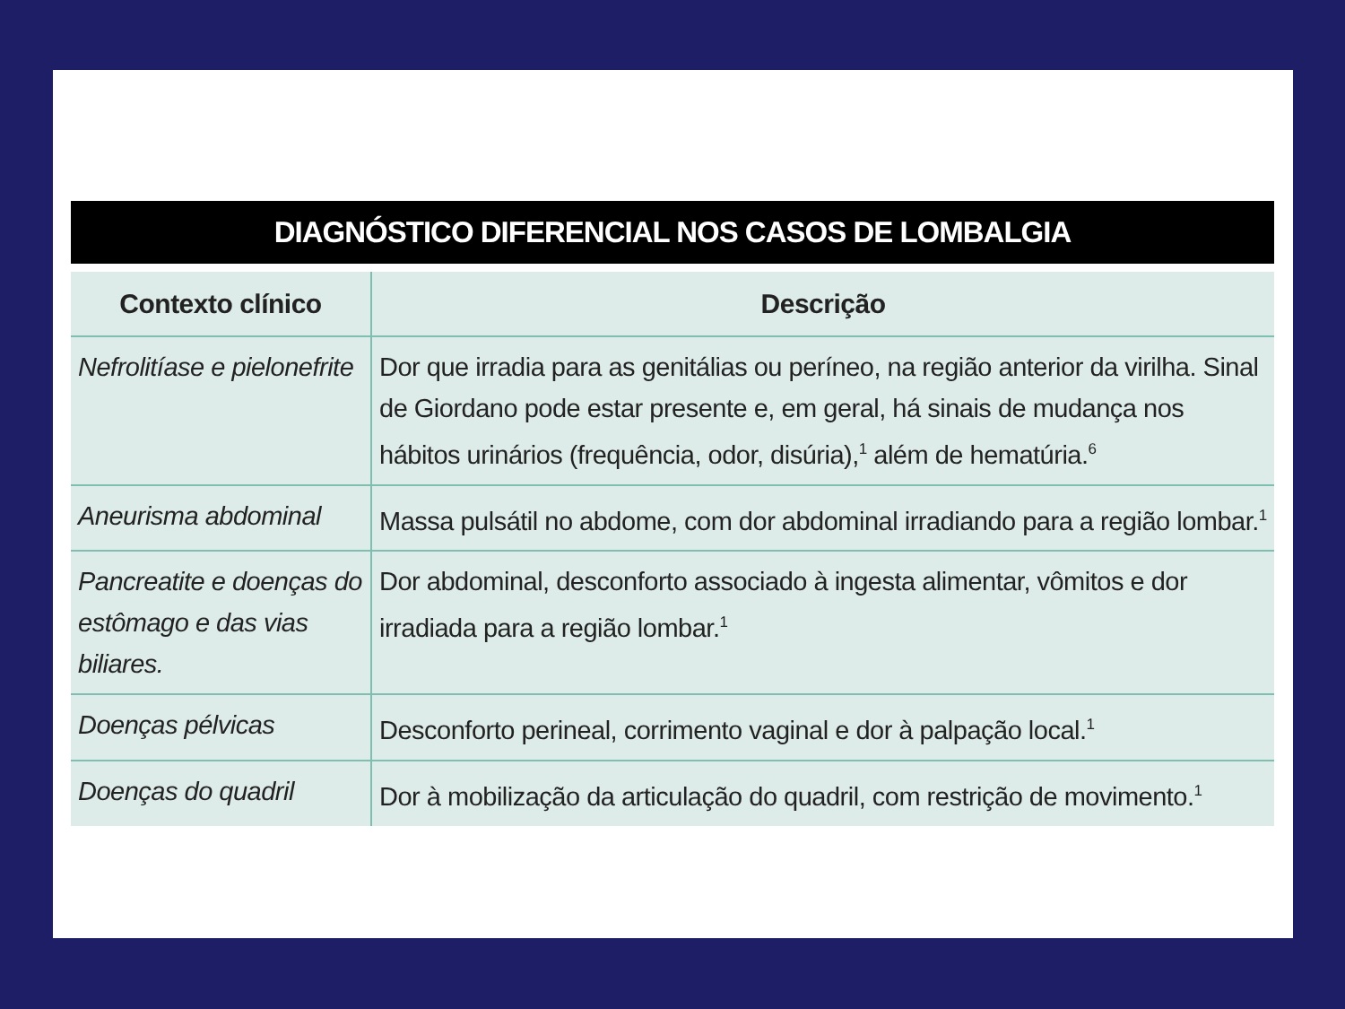DIAGNÓSTICO DIFERENCIAL NOS CASOS DE LOMBALGIA
| Contexto clínico | Descrição |
| --- | --- |
| Nefrolitíase e pielonefrite | Dor que irradia para as genitálias ou períneo, na região anterior da virilha. Sinal de Giordano pode estar presente e, em geral, há sinais de mudança nos hábitos urinários (frequência, odor, disúria),<sup>1</sup> além de hematúria.<sup>6</sup> |
| Aneurisma abdominal | Massa pulsátil no abdome, com dor abdominal irradiando para a região lombar.<sup>1</sup> |
| Pancreatite e doenças do estômago e das vias biliares. | Dor abdominal, desconforto associado à ingesta alimentar, vômitos e dor irradiada para a região lombar.<sup>1</sup> |
| Doenças pélvicas | Desconforto perineal, corrimento vaginal e dor à palpação local.<sup>1</sup> |
| Doenças do quadril | Dor à mobilização da articulação do quadril, com restrição de movimento.<sup>1</sup> |